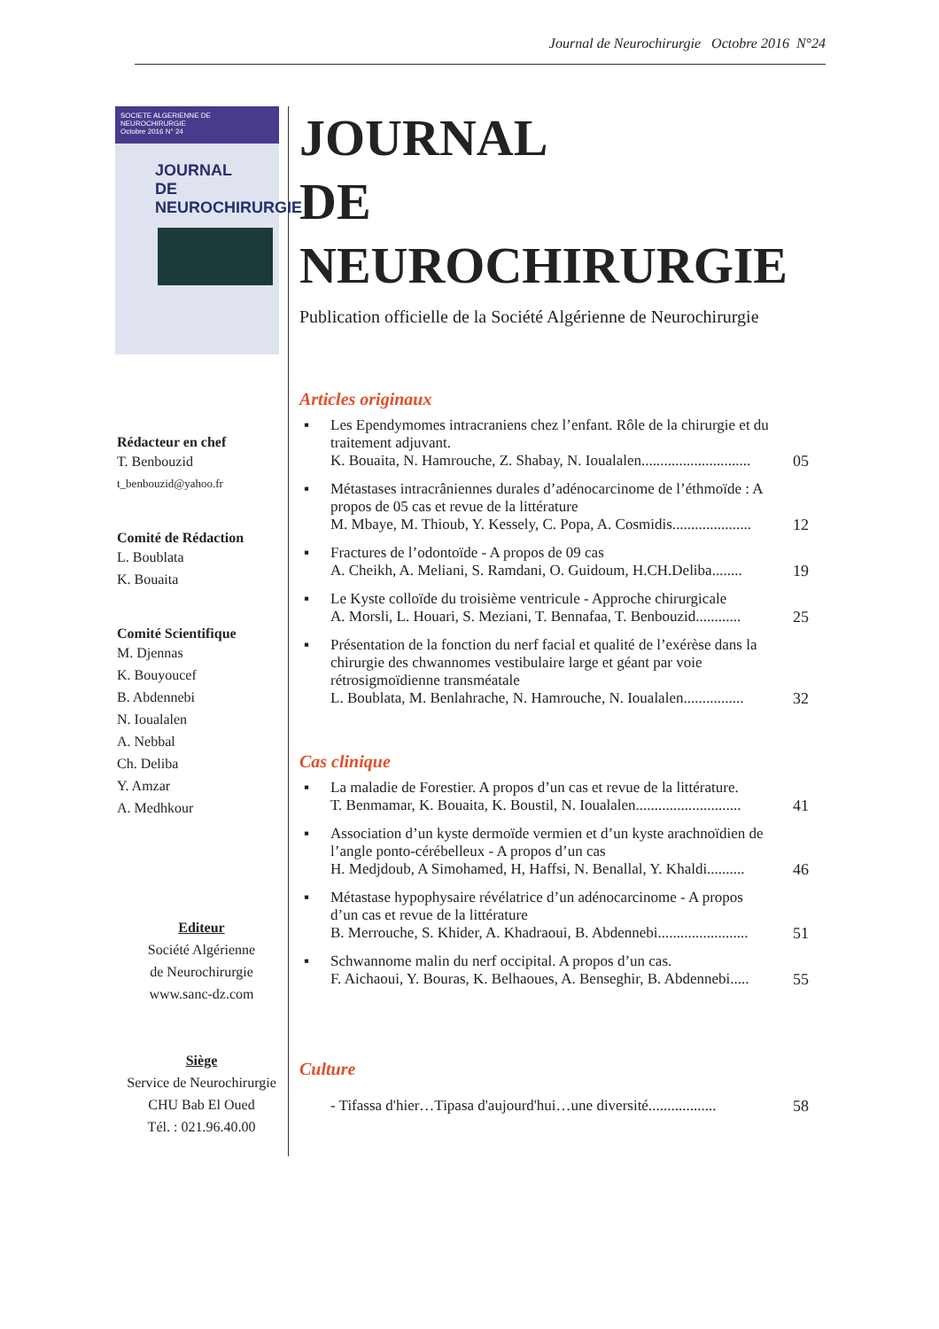Journal de Neurochirurgie Octobre 2016 N°24
SOCIETE ALGERIENNE DE NEUROCHIRURGIE
Octobre 2016 N° 24
JOURNAL
DE NEUROCHIRURGIE
Rédacteur en chef
T. Benbouzid
t_benbouzid@yahoo.fr
Comité de Rédaction
L. Boublata
K. Bouaita
Comité Scientifique
M. Djennas
K. Bouyoucef
B. Abdennebi
N. Ioualalen
A. Nebbal
Ch. Deliba
Y. Amzar
A. Medhkour
Editeur
Société Algérienne
de Neurochirurgie
www.sanc-dz.com
Siège
Service de Neurochirurgie
CHU Bab El Oued
Tél. : 021.96.40.00
JOURNAL
DE NEUROCHIRURGIE
Publication officielle de la Société Algérienne de Neurochirurgie
Articles originaux
▪ Les Ependymomes intracraniens chez l’enfant. Rôle de la chirurgie et du traitement adjuvant.
K. Bouaita, N. Hamrouche, Z. Shabay, N. Ioualalen............................. 05
▪ Métastases intracrâniennes durales d’adénocarcinome de l’éthmoïde : A propos de 05 cas et revue de la littérature
M. Mbaye, M. Thioub, Y. Kessely, C. Popa, A. Cosmidis..................... 12
▪ Fractures de l’odontoïde - A propos de 09 cas
A. Cheikh, A. Meliani, S. Ramdani, O. Guidoum, H.CH.Deliba........ 19
▪ Le Kyste colloïde du troisième ventricule - Approche chirurgicale
A. Morsli, L. Houari, S. Meziani, T. Bennafaa, T. Benbouzid............ 25
▪ Présentation de la fonction du nerf facial et qualité de l’exérèse dans la chirurgie des chwannomes vestibulaire large et géant par voie rétrosigmoïdienne transméatale
L. Boublata, M. Benlahrache, N. Hamrouche, N. Ioualalen................ 32
Cas clinique
▪ La maladie de Forestier. A propos d’un cas et revue de la littérature.
T. Benmamar, K. Bouaita, K. Boustil, N. Ioualalen............................ 41
▪ Association d’un kyste dermoïde vermien et d’un kyste arachnoïdien de l’angle ponto-cérébelleux - A propos d’un cas
H. Medjdoub, A Simohamed, H, Haffsi, N. Benallal, Y. Khaldi.......... 46
▪ Métastase hypophysaire révélatrice d’un adénocarcinome - A propos d’un cas et revue de la littérature
B. Merrouche, S. Khider, A. Khadraoui, B. Abdennebi........................ 51
▪ Schwannome malin du nerf occipital. A propos d’un cas.
F. Aichaoui, Y. Bouras, K. Belhaoues, A. Benseghir, B. Abdennebi..... 55
Culture
- Tifassa d'hier…Tipasa d'aujourd'hui…une diversité.................. 58